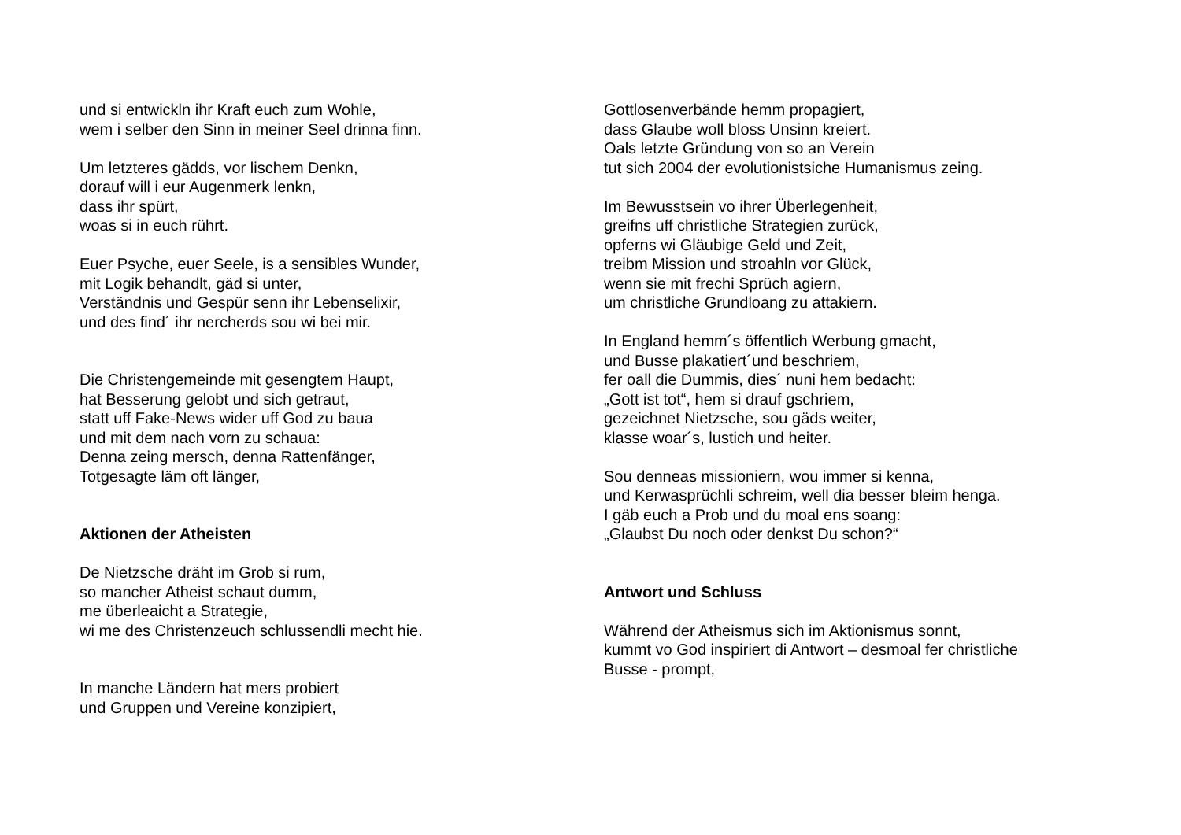und si entwickln ihr Kraft euch zum Wohle,
wem i selber den Sinn in meiner Seel drinna finn.
Um letzteres gädds, vor lischem Denkn,
dorauf will i eur Augenmerk lenkn,
dass ihr spürt,
woas si in euch rührt.
Euer Psyche, euer Seele, is a sensibles Wunder,
mit Logik behandlt, gäd si unter,
Verständnis und Gespür senn ihr Lebenselixir,
und des find´ ihr nercherds sou wi bei mir.
Die Christengemeinde mit gesengtem Haupt,
hat Besserung gelobt und sich getraut,
statt uff Fake-News wider uff God zu baua
und mit dem nach vorn zu schaua:
Denna zeing mersch, denna Rattenfänger,
Totgesagte läm oft länger,
Aktionen der Atheisten
De Nietzsche dräht im Grob si rum,
so mancher Atheist schaut dumm,
me überleaicht a Strategie,
wi me des Christenzeuch schlussendli mecht hie.
In manche Ländern hat mers probiert
und Gruppen und Vereine konzipiert,
Gottlosenverbände hemm propagiert,
dass Glaube woll bloss Unsinn kreiert.
Oals letzte Gründung von so an Verein
tut sich 2004 der evolutionistsiche Humanismus zeing.
Im Bewusstsein vo ihrer Überlegenheit,
greifns uff christliche Strategien zurück,
opferns wi Gläubige Geld und Zeit,
treibm Mission und stroahln vor Glück,
wenn sie mit frechi Sprüch agiern,
um christliche Grundloang zu attakiern.
In England hemm´s öffentlich Werbung gmacht,
und Busse plakatiert´und beschriem,
fer oall die Dummis, dies´ nuni hem bedacht:
„Gott ist tot“, hem si drauf gschriem,
gezeichnet Nietzsche, sou gäds weiter,
klasse woar´s, lustich und heiter.
Sou denneas missioniern, wou immer si kenna,
und Kerwasprüchli schreim, well dia besser bleim henga.
I gäb euch a Prob und du moal ens soang:
„Glaubst Du noch oder denkst Du schon?“
Antwort und Schluss
Während der Atheismus sich im Aktionismus sonnt,
kummt vo God inspiriert di Antwort – desmoal fer christliche
Busse - prompt,